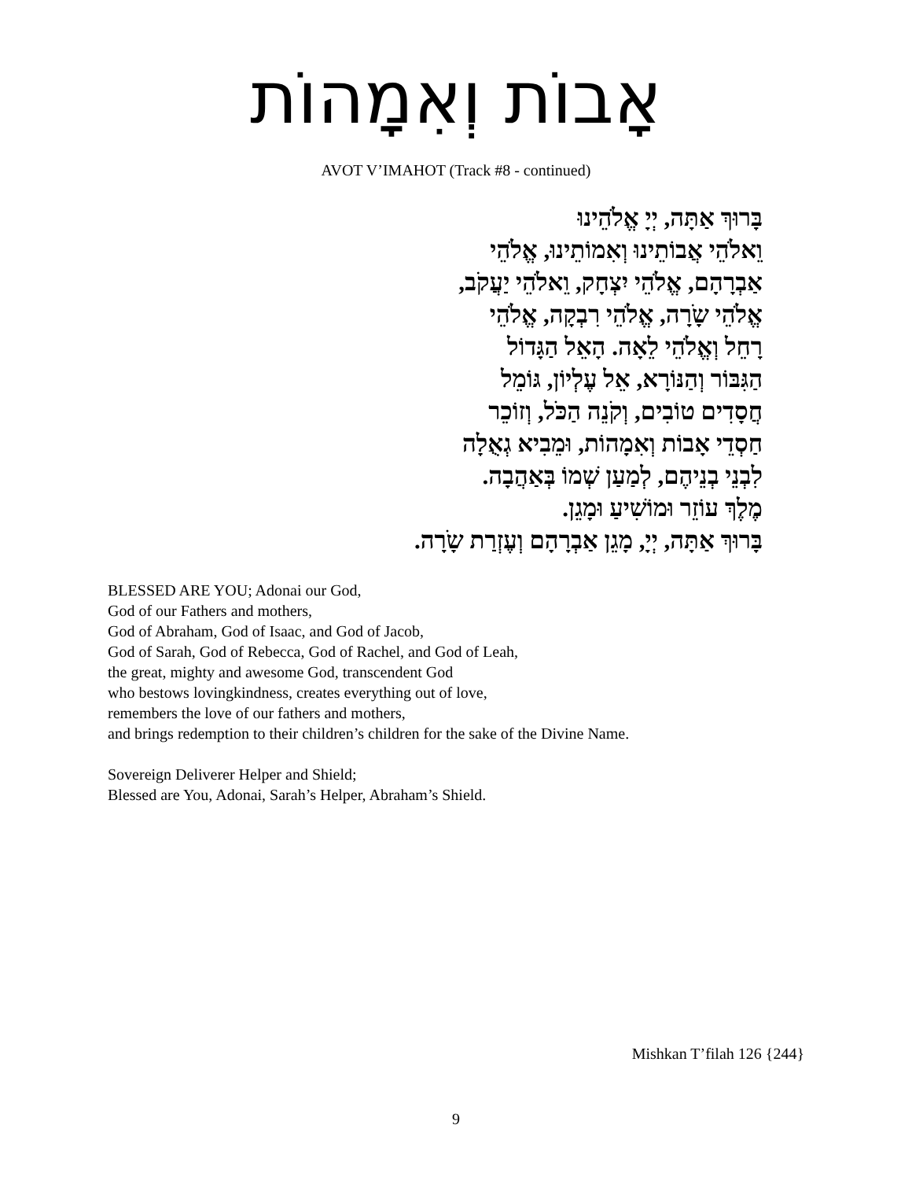אָבוֹת וְאִמָהוֹת
AVOT V’IMAHOT (Track #8 - continued)
בָּרוּךְ אַתָּה, יְיָ אֱלֹהֵינוּ
וֵאלֹהֵי אֲבוֹתֵינוּ וְאִמוֹתֵינוּ, אֱלֹהֵי
אַבְרָהָם, אֱלֹהֵי יִצְחָק, וֵאלֹהֵי יַעֲקֹב,
אֱלֹהֵי שָֹרָה, אֱלֹהֵי רִבְקָה, אֱלֹהֵי
רָחֵל וְאֱלֹהֵי לֵאָה. הָאֵל הַגָּדוֹל
הַגִּבּוֹר וְהַנּוֹרָא, אֵל עֶלְיוֹן, גּוֹמֵל
חֲסָדִים טוֹבִים, וְקֹנֵה הַכֹּל, וְזוֹכֵר
חַסְדֵי אָבוֹת וְאִמָהוֹת, וּמֵבִיא גְאֻלָה
לִבְנֵי בְנֵיהֶם, לְמַעַן שְׁמוֹ בְּאַהֲבָה.
מֶלֶךְ עוֹזֵר וּמוֹשִׁיעַ וּמָגֵן.
בָּרוּךְ אַתָּה, יְיָ, מָגֵן אַבְרָהָם וְעֶזְרַת שָֹרָה.
BLESSED ARE YOU; Adonai our God,
God of our Fathers and mothers,
God of Abraham, God of Isaac, and God of Jacob,
God of Sarah, God of Rebecca, God of Rachel, and God of Leah,
the great, mighty and awesome God, transcendent God
who bestows lovingkindness, creates everything out of love,
remembers the love of our fathers and mothers,
and brings redemption to their children’s children for the sake of the Divine Name.
Sovereign Deliverer Helper and Shield;
Blessed are You, Adonai, Sarah’s Helper, Abraham’s Shield.
Mishkan T’filah 126 {244}
9